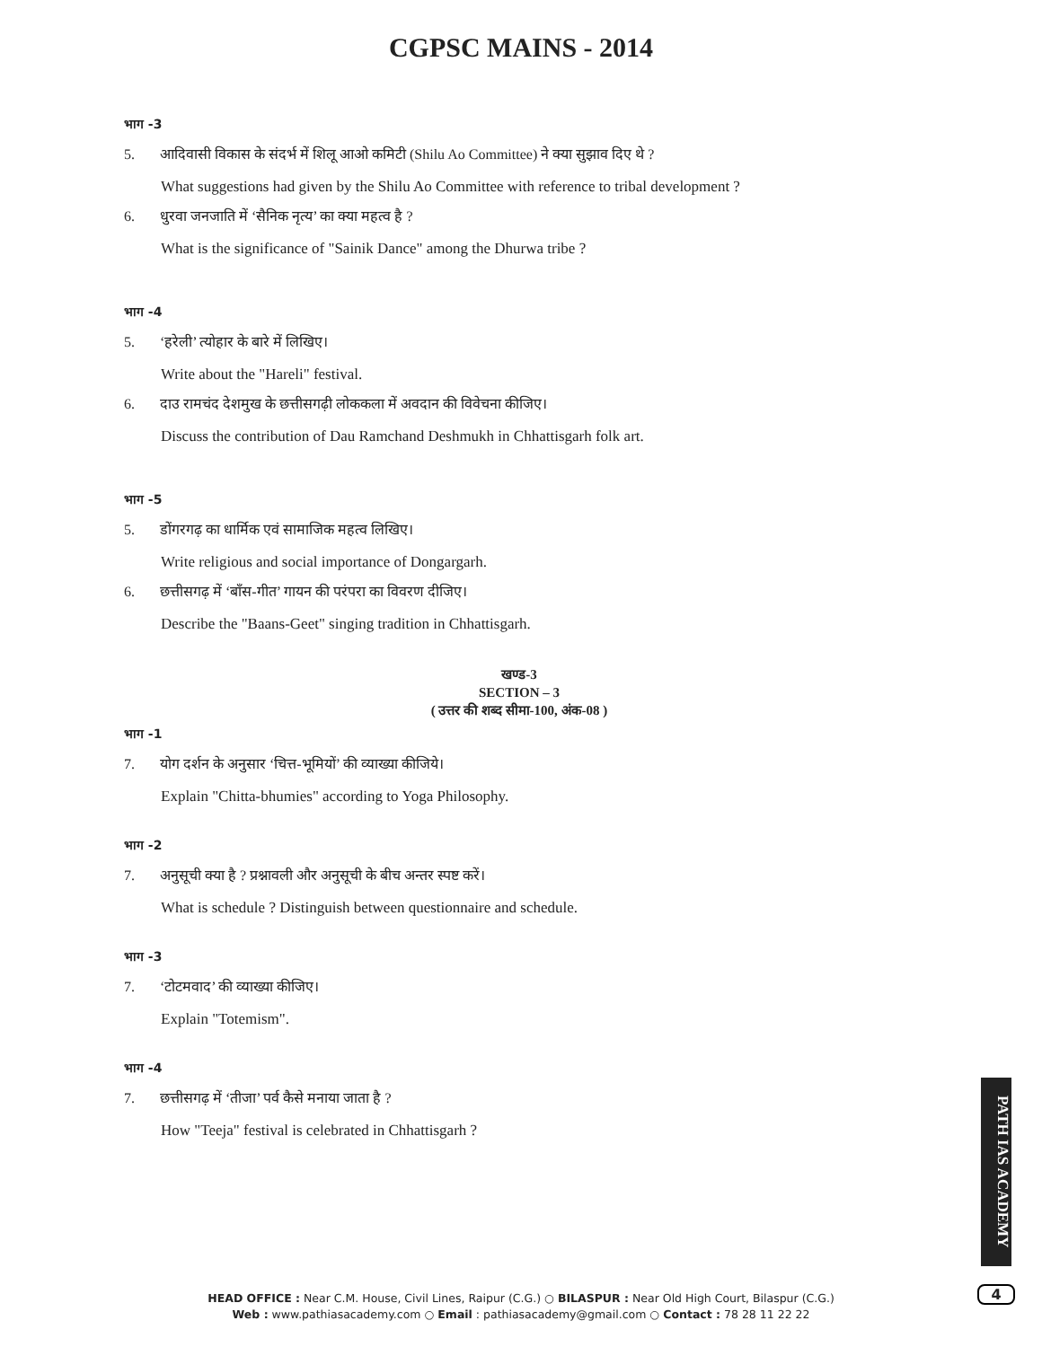CGPSC MAINS - 2014
भाग -3
5. आदिवासी विकास के संदर्भ में शिलू आओ कमिटी (Shilu Ao Committee) ने क्या सुझाव दिए थे ?
What suggestions had given by the Shilu Ao Committee with reference to tribal development ?
6. धुरवा जनजाति में ‘सैनिक नृत्य’ का क्या महत्व है ?
What is the significance of "Sainik Dance" among the Dhurwa tribe ?
भाग -4
5. ‘हरेली’ त्योहार के बारे में लिखिए।
Write about the "Hareli" festival.
6. दाउ रामचंद देशमुख के छत्तीसगढ़ी लोककला में अवदान की विवेचना कीजिए।
Discuss the contribution of Dau Ramchand Deshmukh in Chhattisgarh folk art.
भाग -5
5. डोंगरगढ़ का धार्मिक एवं सामाजिक महत्व लिखिए।
Write religious and social importance of Dongargarh.
6. छत्तीसगढ़ में ‘बाँस-गीत’ गायन की परंपरा का विवरण दीजिए।
Describe the "Baans-Geet" singing tradition in Chhattisgarh.
खण्ड-3
SECTION – 3
( उत्तर की शब्द सीमा-100, अंक-08 )
भाग -1
7. योग दर्शन के अनुसार ‘चित्त-भूमियों’ की व्याख्या कीजिये।
Explain "Chitta-bhumies" according to Yoga Philosophy.
भाग -2
7. अनुसूची क्या है ? प्रश्नावली और अनुसूची के बीच अन्तर स्पष्ट करें।
What is schedule ? Distinguish between questionnaire and schedule.
भाग -3
7. ‘टोटमवाद’ की व्याख्या कीजिए।
Explain "Totemism".
भाग -4
7. छत्तीसगढ़ में ‘तीजा’ पर्व कैसे मनाया जाता है ?
How "Teeja" festival is celebrated in Chhattisgarh ?
PATH IAS ACADEMY
HEAD OFFICE : Near C.M. House, Civil Lines, Raipur (C.G.) ○ BILASPUR : Near Old High Court, Bilaspur (C.G.)
Web : www.pathiasacademy.com ○ Email : pathiasacademy@gmail.com ○ Contact : 78 28 11 22 22
4